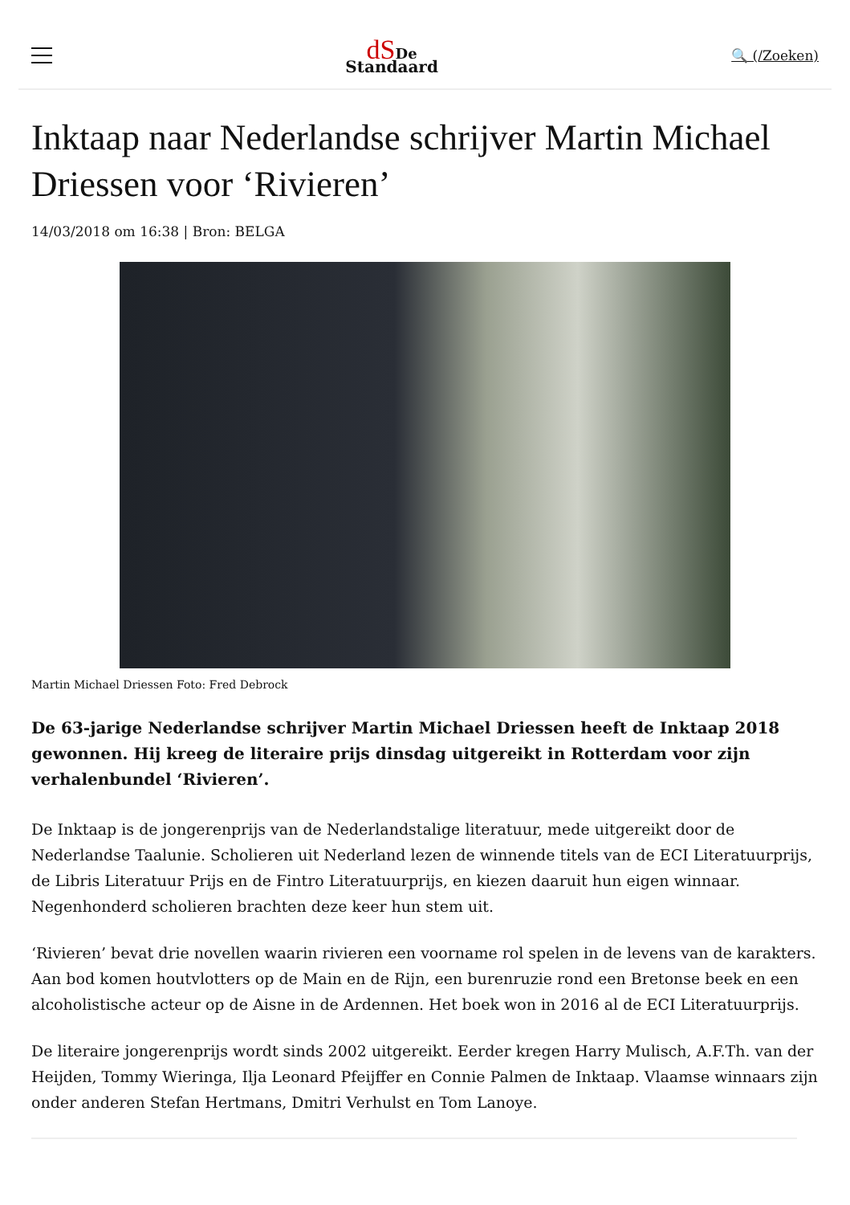dS De
Standaard
🔍 (/Zoeken)
Inktaap naar Nederlandse schrijver Martin Michael Driessen voor ‘Rivieren’
14/03/2018 om 16:38 | Bron: BELGA
Martin Michael Driessen Foto: Fred Debrock
De 63-jarige Nederlandse schrijver Martin Michael Driessen heeft de Inktaap 2018 gewonnen. Hij kreeg de literaire prijs dinsdag uitgereikt in Rotterdam voor zijn verhalenbundel ‘Rivieren’.
De Inktaap is de jongerenprijs van de Nederlandstalige literatuur, mede uitgereikt door de Nederlandse Taalunie. Scholieren uit Nederland lezen de winnende titels van de ECI Literatuurprijs, de Libris Literatuur Prijs en de Fintro Literatuurprijs, en kiezen daaruit hun eigen winnaar. Negenhonderd scholieren brachten deze keer hun stem uit.
‘Rivieren’ bevat drie novellen waarin rivieren een voorname rol spelen in de levens van de karakters. Aan bod komen houtvlotters op de Main en de Rijn, een burenruzie rond een Bretonse beek en een alcoholistische acteur op de Aisne in de Ardennen. Het boek won in 2016 al de ECI Literatuurprijs.
De literaire jongerenprijs wordt sinds 2002 uitgereikt. Eerder kregen Harry Mulisch, A.F.Th. van der Heijden, Tommy Wieringa, Ilja Leonard Pfeijffer en Connie Palmen de Inktaap. Vlaamse winnaars zijn onder anderen Stefan Hertmans, Dmitri Verhulst en Tom Lanoye.